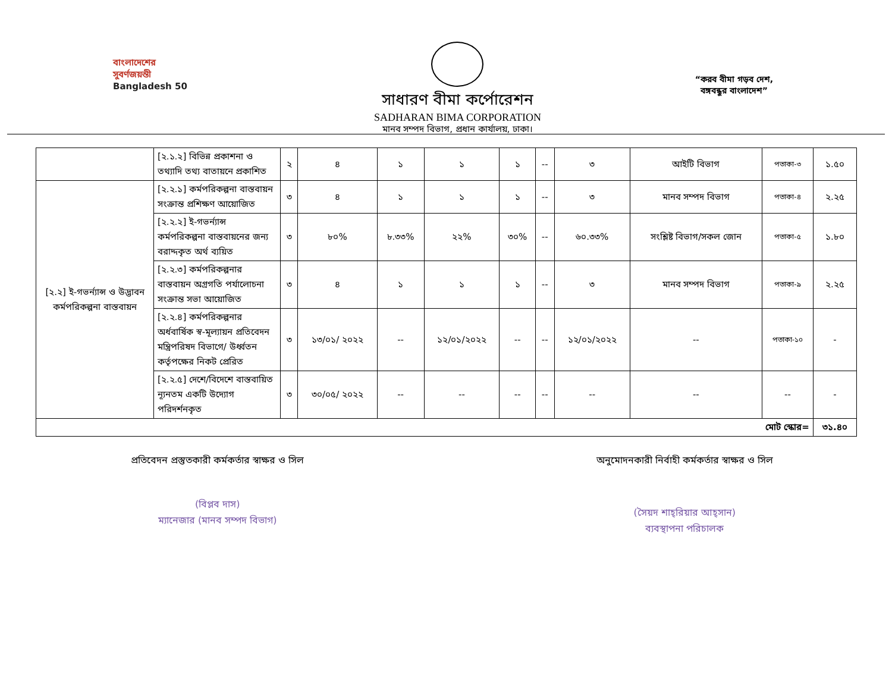বাংলাদেশের
সুবর্ণজয়ন্তী
Bangladesh 50
সাধারণ বীমা কর্পোরেশন
SADHARAN BIMA CORPORATION
মানব সম্পদ বিভাগ, প্রধান কার্যালয়, ঢাকা।
“করব বীমা গড়ব দেশ,
বঙ্গবন্ধুর বাংলাদেশ”
| | [২.১.২] বিভিন্ন প্রকাশনা ও তথ্যাদি তথ্য বাতায়নে প্রকাশিত | ২ | ৪ | ১ | ১ | ১ | -- | ৩ | আইটি বিভাগ | পতাকা-৩ | ১.৫০ |
| [২.২] ই-গভর্ন্যান্স ও উদ্ভাবন কর্মপরিকল্পনা বাস্তবায়ন | [২.২.১] কর্মপরিকল্পনা বাস্তবায়ন সংক্রান্ত প্রশিক্ষণ আয়োজিত | ৩ | ৪ | ১ | ১ | ১ | -- | ৩ | মানব সম্পদ বিভাগ | পতাকা-৪ | ২.২৫ |
| | [২.২.২] ই-গভর্ন্যান্স কর্মপরিকল্পনা বাস্তবায়নের জন্য বরাদ্দকৃত অর্থ ব্যয়িত | ৩ | ৮০% | ৮.৩৩% | ২২% | ৩০% | -- | ৬০.৩৩% | সংশ্লিষ্ট বিভাগ/সকল জোন | পতাকা-৫ | ১.৮০ |
| | [২.২.৩] কর্মপরিকল্পনার বাস্তবায়ন অগ্রগতি পর্যালোচনা সংক্রান্ত সভা আয়োজিত | ৩ | ৪ | ১ | ১ | ১ | -- | ৩ | মানব সম্পদ বিভাগ | পতাকা-৯ | ২.২৫ |
| | [২.২.৪] কর্মপরিকল্পনার অর্ধবার্ষিক স্ব-মূল্যায়ন প্রতিবেদন মন্ত্রিপরিষদ বিভাগে/ উর্ধ্বতন কর্তৃপক্ষের নিকট প্রেরিত | ৩ | ১৩/০১/ ২০২২ | -- | ১২/০১/২০২২ | -- | -- | ১২/০১/২০২২ | -- | পতাকা-১০ | - |
| | [২.২.৫] দেশে/বিদেশে বাস্তবায়িত ন্যূনতম একটি উদ্যোগ পরিদর্শনকৃত | ৩ | ৩০/০৫/ ২০২২ | -- | -- | -- | -- | -- | -- | -- | - |
| মোট স্কোর= | | | | | | | | | | | ৩১.৪০ |
প্রতিবেদন প্রস্তুতকারী কর্মকর্তার স্বাক্ষর ও সিল
(বিপ্লব দাস)
ম্যানেজার (মানব সম্পদ বিভাগ)
অনুমোদনকারী নির্বাহী কর্মকর্তার স্বাক্ষর ও সিল
(সৈয়দ শাহ্‌রিয়ার আহ্‌সান)
ব্যবস্থাপনা পরিচালক